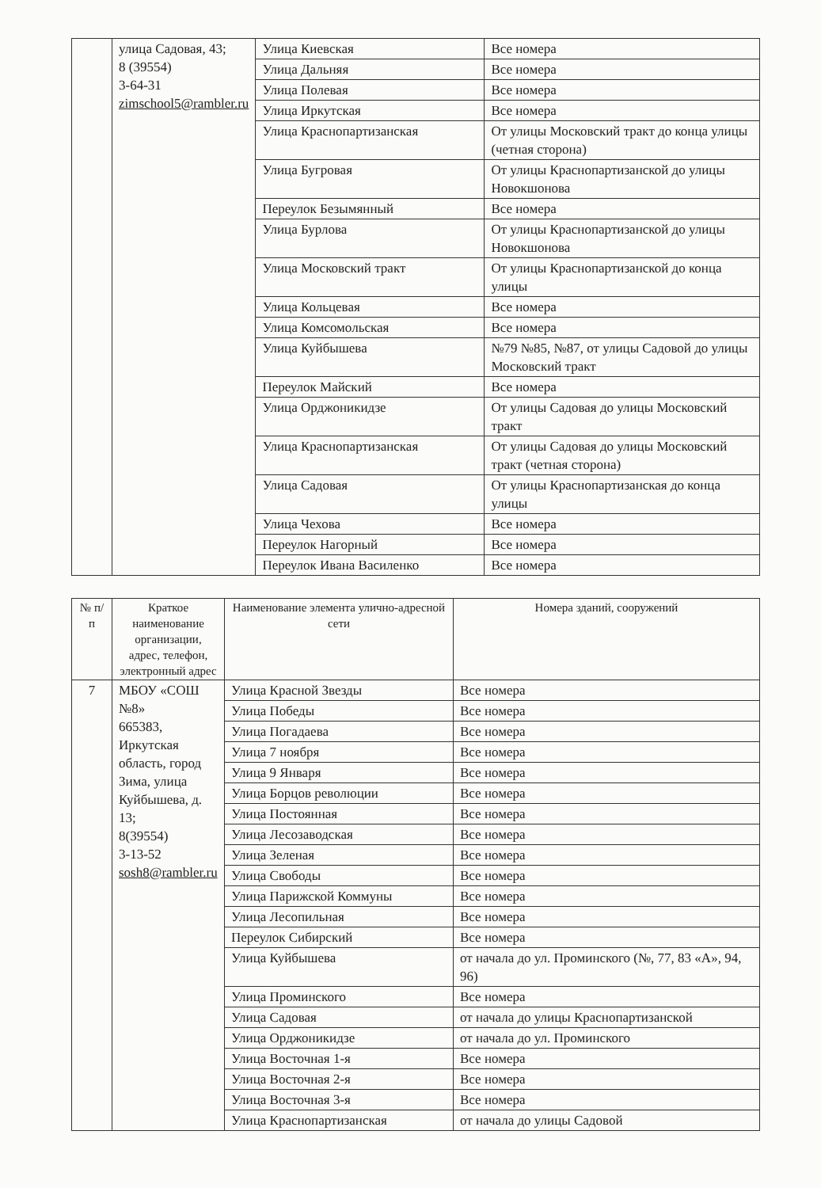| | улица Садовая, 43; 8 (39554) 3-64-31 zimschool5@rambler.ru | Улица Киевская | Все номера |
| | | Улица Дальняя | Все номера |
| | | Улица Полевая | Все номера |
| | | Улица Иркутская | Все номера |
| | | Улица Краснопартизанская | От улицы Московский тракт до конца улицы (четная сторона) |
| | | Улица Бугровая | От улицы Краснопартизанской до улицы Новокшонова |
| | | Переулок Безымянный | Все номера |
| | | Улица Бурлова | От улицы Краснопартизанской до улицы Новокшонова |
| | | Улица Московский тракт | От улицы Краснопартизанской до конца улицы |
| | | Улица Кольцевая | Все номера |
| | | Улица Комсомольская | Все номера |
| | | Улица Куйбышева | №79 №85, №87, от улицы Садовой до улицы Московский тракт |
| | | Переулок Майский | Все номера |
| | | Улица Орджоникидзе | От улицы Садовая до улицы Московский тракт |
| | | Улица Краснопартизанская | От улицы Садовая до улицы Московский тракт (четная сторона) |
| | | Улица Садовая | От улицы Краснопартизанская до конца улицы |
| | | Улица Чехова | Все номера |
| | | Переулок Нагорный | Все номера |
| | | Переулок Ивана Василенко | Все номера |
| № п/п | Краткое наименование организации, адрес, телефон, электронный адрес | Наименование элемента улично-адресной сети | Номера зданий, сооружений |
| --- | --- | --- | --- |
| 7 | МБОУ «СОШ №8» 665383, Иркутская область, город Зима, улица Куйбышева, д. 13; 8(39554) 3-13-52 sosh8@rambler.ru | Улица Красной Звезды | Все номера |
| | | Улица Победы | Все номера |
| | | Улица Погадаева | Все номера |
| | | Улица 7 ноября | Все номера |
| | | Улица 9 Января | Все номера |
| | | Улица Борцов революции | Все номера |
| | | Улица Постоянная | Все номера |
| | | Улица Лесозаводская | Все номера |
| | | Улица Зеленая | Все номера |
| | | Улица Свободы | Все номера |
| | | Улица Парижской Коммуны | Все номера |
| | | Улица Лесопильная | Все номера |
| | | Переулок Сибирский | Все номера |
| | | Улица Куйбышева | от начала до ул. Проминского (№, 77, 83 «А», 94, 96) |
| | | Улица Проминского | Все номера |
| | | Улица Садовая | от начала до улицы Краснопартизанской |
| | | Улица Орджоникидзе | от начала до ул. Проминского |
| | | Улица Восточная 1-я | Все номера |
| | | Улица Восточная 2-я | Все номера |
| | | Улица Восточная 3-я | Все номера |
| | | Улица Краснопартизанская | от начала до улицы Садовой |